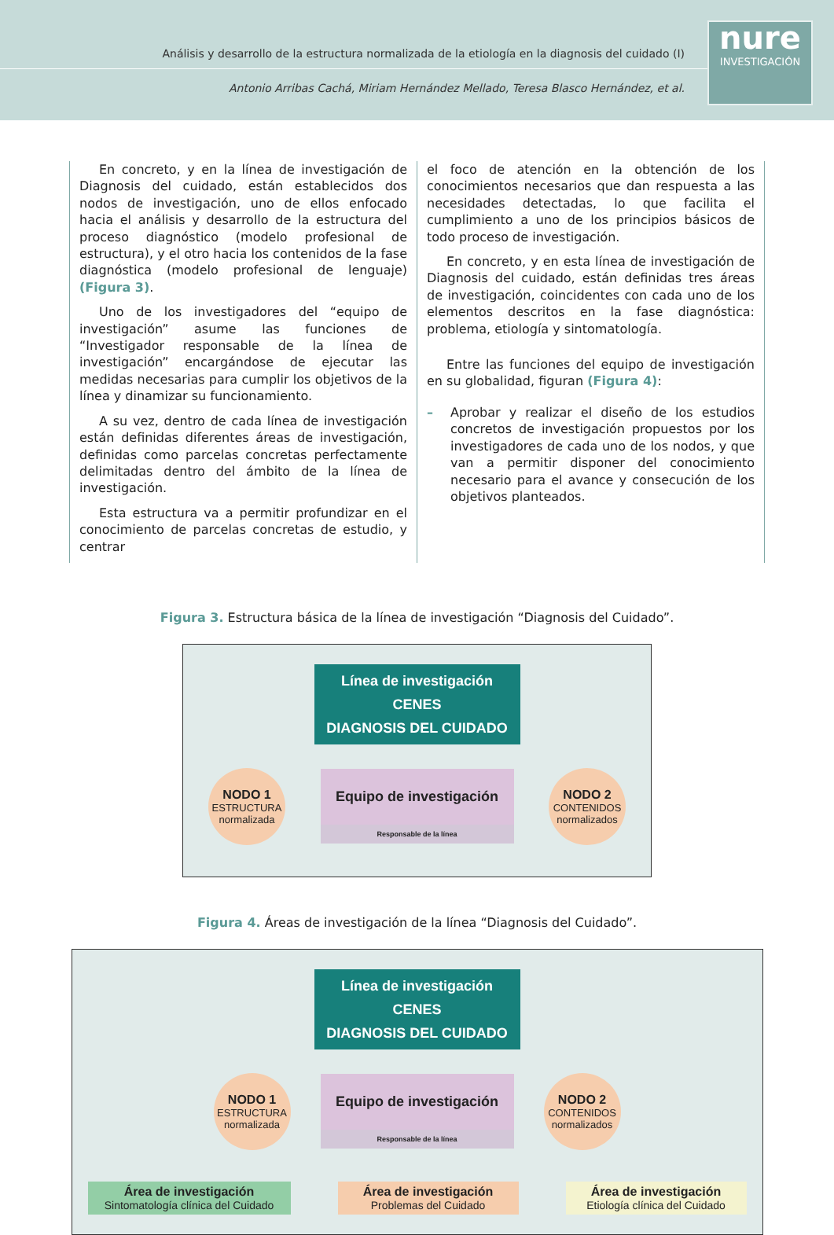Análisis y desarrollo de la estructura normalizada de la etiología en la diagnosis del cuidado (I)
Antonio Arribas Cachá, Miriam Hernández Mellado, Teresa Blasco Hernández, et al.
nure
INVESTIGACIÓN
En concreto, y en la línea de investigación de Diagnosis del cuidado, están establecidos dos nodos de investigación, uno de ellos enfocado hacia el análisis y desarrollo de la estructura del proceso diagnóstico (modelo profesional de estructura), y el otro hacia los contenidos de la fase diagnóstica (modelo profesional de lenguaje) (Figura 3).
Uno de los investigadores del “equipo de investigación” asume las funciones de “Investigador responsable de la línea de investigación” encargándose de ejecutar las medidas necesarias para cumplir los objetivos de la línea y dinamizar su funcionamiento.
A su vez, dentro de cada línea de investigación están definidas diferentes áreas de investigación, definidas como parcelas concretas perfectamente delimitadas dentro del ámbito de la línea de investigación.
Esta estructura va a permitir profundizar en el conocimiento de parcelas concretas de estudio, y centrar
el foco de atención en la obtención de los conocimientos necesarios que dan respuesta a las necesidades detectadas, lo que facilita el cumplimiento a uno de los principios básicos de todo proceso de investigación.
En concreto, y en esta línea de investigación de Diagnosis del cuidado, están definidas tres áreas de investigación, coincidentes con cada uno de los elementos descritos en la fase diagnóstica: problema, etiología y sintomatología.
Entre las funciones del equipo de investigación en su globalidad, figuran (Figura 4):
– Aprobar y realizar el diseño de los estudios concretos de investigación propuestos por los investigadores de cada uno de los nodos, y que van a permitir disponer del conocimiento necesario para el avance y consecución de los objetivos planteados.
Figura 3. Estructura básica de la línea de investigación “Diagnosis del Cuidado”.
Línea de investigación CENES
DIAGNOSIS DEL CUIDADO
NODO 1
ESTRUCTURA normalizada
Equipo de investigación
Responsable de la línea
NODO 2
CONTENIDOS normalizados
Figura 4. Áreas de investigación de la línea “Diagnosis del Cuidado”.
Línea de investigación CENES
DIAGNOSIS DEL CUIDADO
NODO 1
ESTRUCTURA normalizada
Equipo de investigación
Responsable de la línea
NODO 2
CONTENIDOS normalizados
Área de investigación
Sintomatología clínica del Cuidado
Área de investigación
Problemas del Cuidado
Área de investigación
Etiología clínica del Cuidado